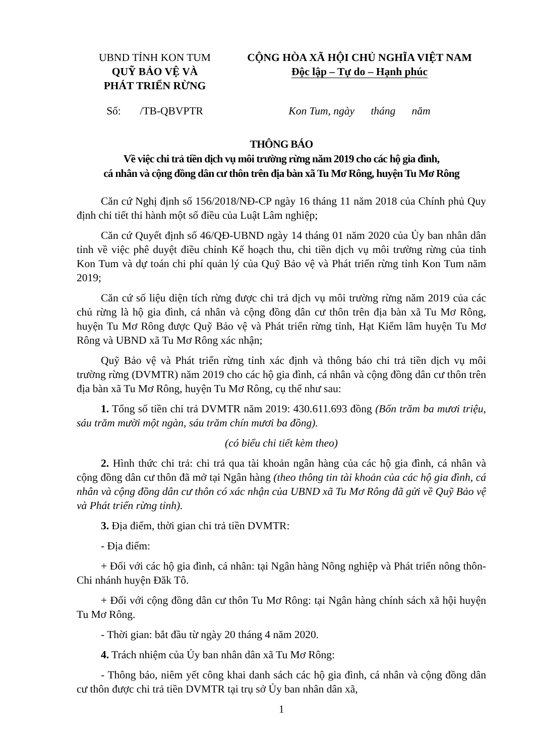UBND TỈNH KON TUM
QUỸ BẢO VỆ VÀ
PHÁT TRIỂN RỪNG
CỘNG HÒA XÃ HỘI CHỦ NGHĨA VIỆT NAM
Độc lập – Tự do – Hạnh phúc
Số: /TB-QBVPTR Kon Tum, ngày tháng năm
THÔNG BÁO
Về việc chi trả tiền dịch vụ môi trường rừng năm 2019 cho các hộ gia đình,
cá nhân và cộng đồng dân cư thôn trên địa bàn xã Tu Mơ Rông, huyện Tu Mơ Rông
Căn cứ Nghị định số 156/2018/NĐ-CP ngày 16 tháng 11 năm 2018 của Chính phủ Quy định chi tiết thi hành một số điều của Luật Lâm nghiệp;
Căn cứ Quyết định số 46/QĐ-UBND ngày 14 tháng 01 năm 2020 của Ủy ban nhân dân tỉnh về việc phê duyệt điều chỉnh Kế hoạch thu, chi tiền dịch vụ môi trường rừng của tỉnh Kon Tum và dự toán chi phí quản lý của Quỹ Bảo vệ và Phát triển rừng tỉnh Kon Tum năm 2019;
Căn cứ số liệu diện tích rừng được chi trả dịch vụ môi trường rừng năm 2019 của các chủ rừng là hộ gia đình, cá nhân và cộng đồng dân cư thôn trên địa bàn xã Tu Mơ Rông, huyện Tu Mơ Rông được Quỹ Bảo vệ và Phát triển rừng tỉnh, Hạt Kiểm lâm huyện Tu Mơ Rông và UBND xã Tu Mơ Rông xác nhận;
Quỹ Bảo vệ và Phát triển rừng tỉnh xác định và thông báo chi trả tiền dịch vụ môi trường rừng (DVMTR) năm 2019 cho các hộ gia đình, cá nhân và cộng đồng dân cư thôn trên địa bàn xã Tu Mơ Rông, huyện Tu Mơ Rông, cụ thể như sau:
1. Tổng số tiền chi trả DVMTR năm 2019: 430.611.693 đồng (Bốn trăm ba mươi triệu, sáu trăm mười một ngàn, sáu trăm chín mươi ba đồng).
(có biểu chi tiết kèm theo)
2. Hình thức chi trả: chi trả qua tài khoản ngân hàng của các hộ gia đình, cá nhân và cộng đồng dân cư thôn đã mở tại Ngân hàng (theo thông tin tài khoản của các hộ gia đình, cá nhân và cộng đồng dân cư thôn có xác nhận của UBND xã Tu Mơ Rông đã gửi về Quỹ Bảo vệ và Phát triển rừng tỉnh).
3. Địa điểm, thời gian chi trả tiền DVMTR:
- Địa điểm:
+ Đối với các hộ gia đình, cá nhân: tại Ngân hàng Nông nghiệp và Phát triển nông thôn-Chi nhánh huyện Đăk Tô.
+ Đối với cộng đồng dân cư thôn Tu Mơ Rông: tại Ngân hàng chính sách xã hội huyện Tu Mơ Rông.
- Thời gian: bắt đầu từ ngày 20 tháng 4 năm 2020.
4. Trách nhiệm của Ủy ban nhân dân xã Tu Mơ Rông:
- Thông báo, niêm yết công khai danh sách các hộ gia đình, cá nhân và cộng đồng dân cư thôn được chi trả tiền DVMTR tại trụ sở Ủy ban nhân dân xã,
1